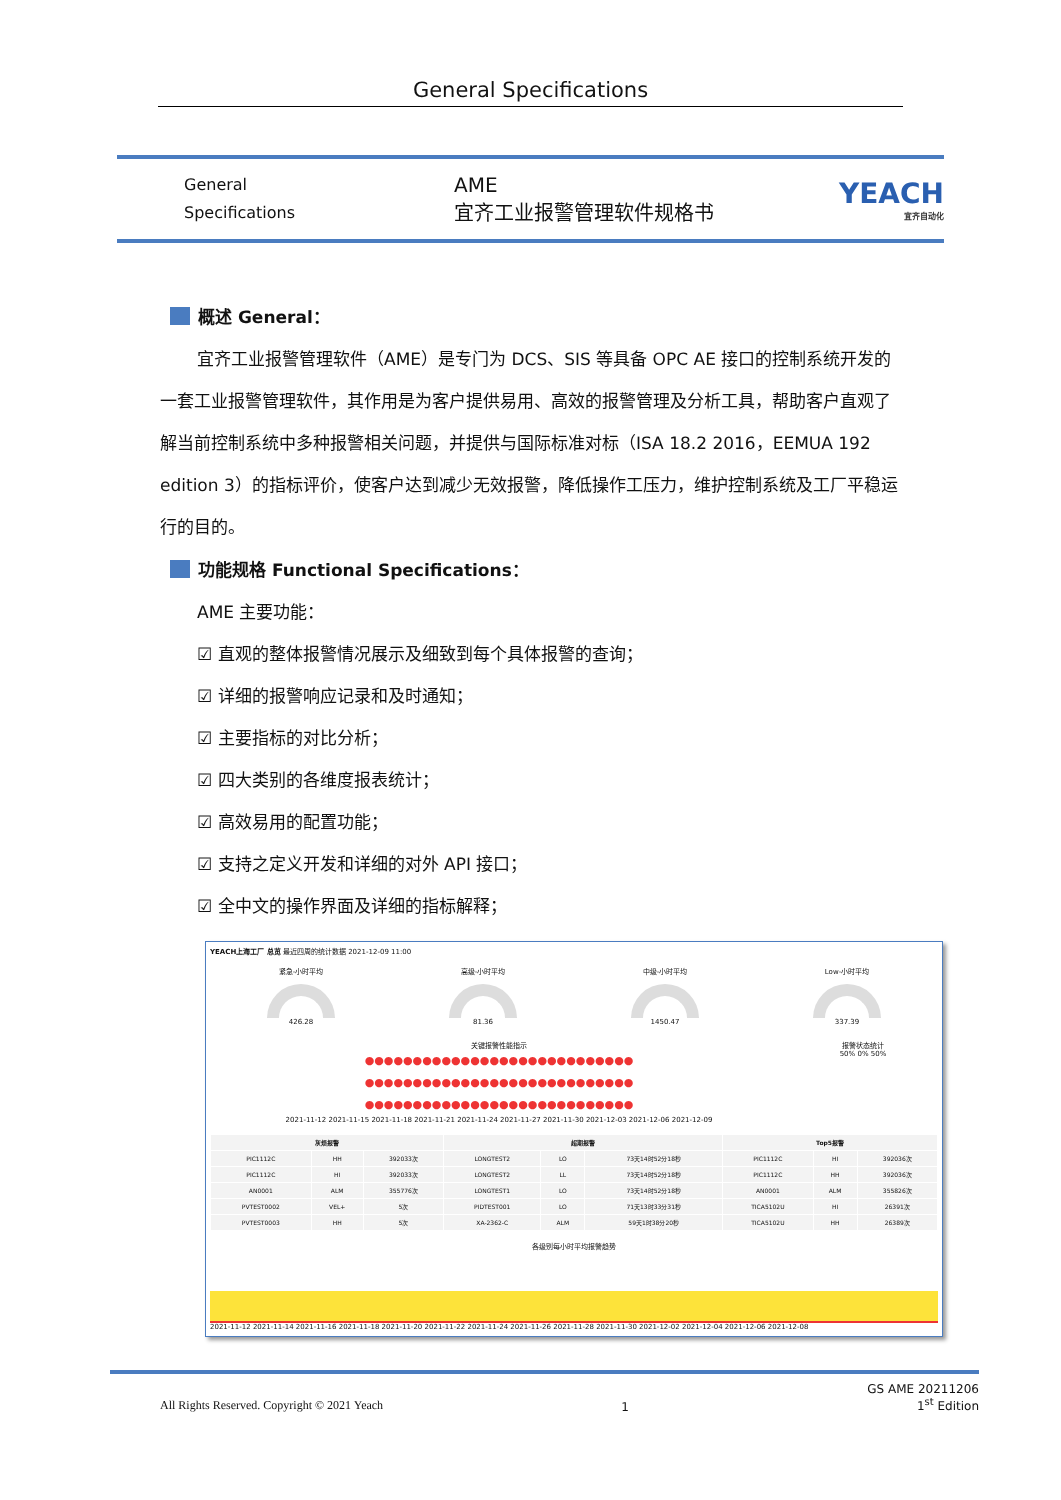General Specifications
General
Specifications
AME
宜齐工业报警管理软件规格书
YEACH
宜齐自动化
概述 General：
宜齐工业报警管理软件（AME）是专门为 DCS、SIS 等具备 OPC AE 接口的控制系统开发的一套工业报警管理软件，其作用是为客户提供易用、高效的报警管理及分析工具，帮助客户直观了解当前控制系统中多种报警相关问题，并提供与国际标准对标（ISA 18.2 2016，EEMUA 192 edition 3）的指标评价，使客户达到减少无效报警，降低操作工压力，维护控制系统及工厂平稳运行的目的。
功能规格 Functional Specifications：
AME 主要功能：
☑ 直观的整体报警情况展示及细致到每个具体报警的查询；
☑ 详细的报警响应记录和及时通知；
☑ 主要指标的对比分析；
☑ 四大类别的各维度报表统计；
☑ 高效易用的配置功能；
☑ 支持之定义开发和详细的对外 API 接口；
☑ 全中文的操作界面及详细的指标解释；
YEACH上海工厂 总览 最近四周的统计数据 2021-12-09 11:00
紧急-小时平均
426.28
高级-小时平均
81.36
中级-小时平均
1450.47
Low-小时平均
337.39
关键报警性能指示
●●●●●●●●●●●●●●●●●●●●●●●●●●●●
●●●●●●●●●●●●●●●●●●●●●●●●●●●●
●●●●●●●●●●●●●●●●●●●●●●●●●●●●
2021-11-12 2021-11-15 2021-11-18 2021-11-21 2021-11-24 2021-11-27 2021-11-30 2021-12-03 2021-12-06 2021-12-09
报警状态统计
50% 0% 50%
| 灰烦报警 | | | 超期报警 | | | Top5报警 | | |
| --- | --- | --- | --- | --- | --- | --- | --- | --- |
| PIC1112C | HH | 392033次 | LONGTEST2 | LO | 73天14时52分18秒 | PIC1112C | HI | 392036次 |
| PIC1112C | HI | 392033次 | LONGTEST2 | LL | 73天14时52分18秒 | PIC1112C | HH | 392036次 |
| AN0001 | ALM | 355776次 | LONGTEST1 | LO | 73天14时52分18秒 | AN0001 | ALM | 355826次 |
| PVTEST0002 | VEL+ | 5次 | PIDTEST001 | LO | 71天13时33分31秒 | TICA5102U | HI | 26391次 |
| PVTEST0003 | HH | 5次 | XA-2362-C | ALM | 59天1时38分20秒 | TICA5102U | HH | 26389次 |
各级别每小时平均报警趋势
2021-11-12 2021-11-14 2021-11-16 2021-11-18 2021-11-20 2021-11-22 2021-11-24 2021-11-26 2021-11-28 2021-11-30 2021-12-02 2021-12-04 2021-12-06 2021-12-08
All Rights Reserved. Copyright © 2021 Yeach 1 GS AME 20211206
1<sup>st</sup> Edition